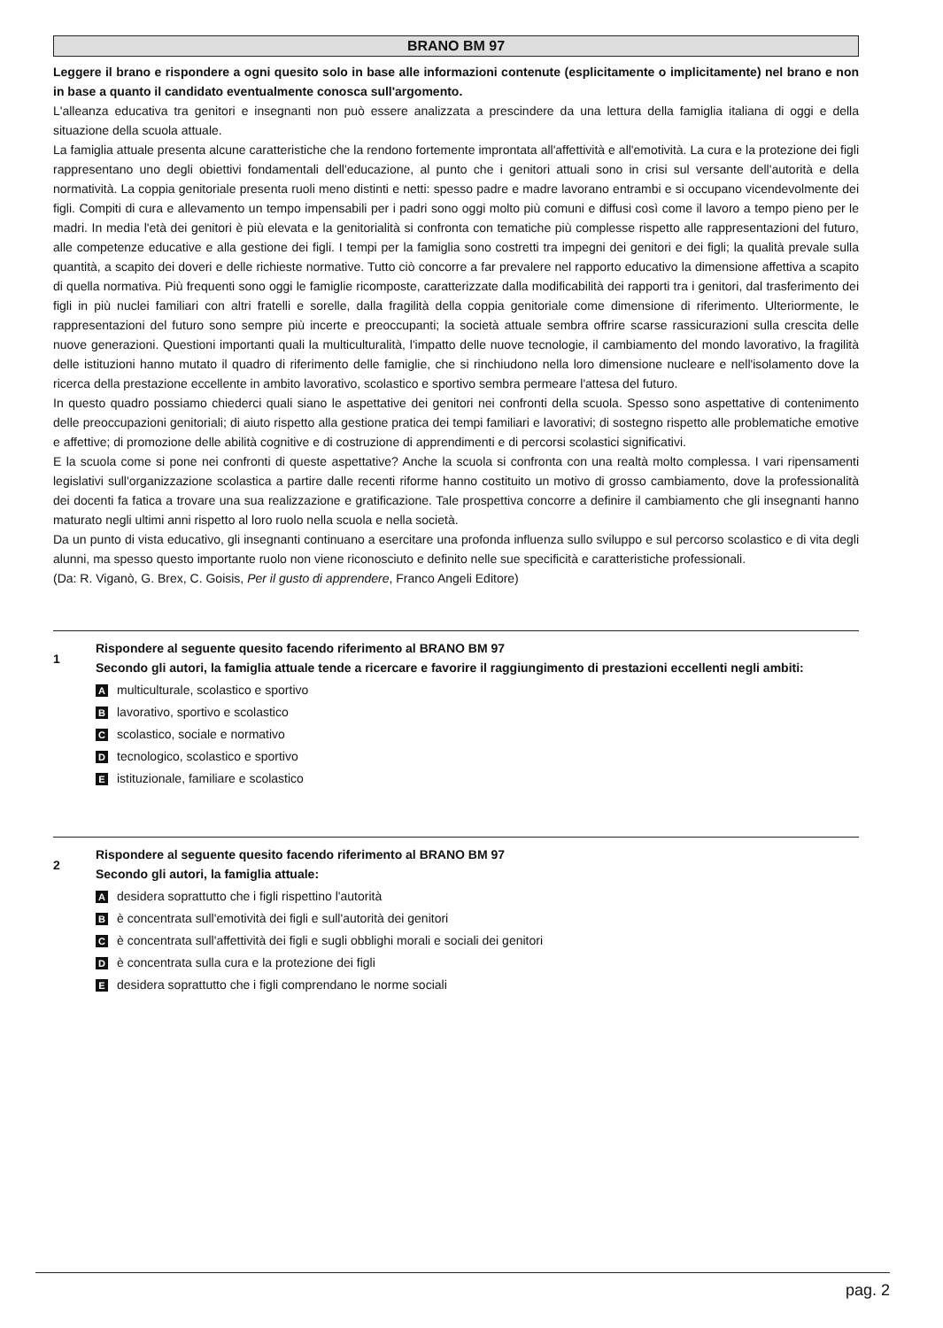BRANO BM 97
Leggere il brano e rispondere a ogni quesito solo in base alle informazioni contenute (esplicitamente o implicitamente) nel brano e non in base a quanto il candidato eventualmente conosca sull'argomento.
L'alleanza educativa tra genitori e insegnanti non può essere analizzata a prescindere da una lettura della famiglia italiana di oggi e della situazione della scuola attuale.
La famiglia attuale presenta alcune caratteristiche che la rendono fortemente improntata all'affettività e all'emotività. La cura e la protezione dei figli rappresentano uno degli obiettivi fondamentali dell'educazione, al punto che i genitori attuali sono in crisi sul versante dell'autorità e della normatività. La coppia genitoriale presenta ruoli meno distinti e netti: spesso padre e madre lavorano entrambi e si occupano vicendevolmente dei figli. Compiti di cura e allevamento un tempo impensabili per i padri sono oggi molto più comuni e diffusi così come il lavoro a tempo pieno per le madri. In media l'età dei genitori è più elevata e la genitorialità si confronta con tematiche più complesse rispetto alle rappresentazioni del futuro, alle competenze educative e alla gestione dei figli. I tempi per la famiglia sono costretti tra impegni dei genitori e dei figli; la qualità prevale sulla quantità, a scapito dei doveri e delle richieste normative. Tutto ciò concorre a far prevalere nel rapporto educativo la dimensione affettiva a scapito di quella normativa. Più frequenti sono oggi le famiglie ricomposte, caratterizzate dalla modificabilità dei rapporti tra i genitori, dal trasferimento dei figli in più nuclei familiari con altri fratelli e sorelle, dalla fragilità della coppia genitoriale come dimensione di riferimento. Ulteriormente, le rappresentazioni del futuro sono sempre più incerte e preoccupanti; la società attuale sembra offrire scarse rassicurazioni sulla crescita delle nuove generazioni. Questioni importanti quali la multiculturalità, l'impatto delle nuove tecnologie, il cambiamento del mondo lavorativo, la fragilità delle istituzioni hanno mutato il quadro di riferimento delle famiglie, che si rinchiudono nella loro dimensione nucleare e nell'isolamento dove la ricerca della prestazione eccellente in ambito lavorativo, scolastico e sportivo sembra permeare l'attesa del futuro.
In questo quadro possiamo chiederci quali siano le aspettative dei genitori nei confronti della scuola. Spesso sono aspettative di contenimento delle preoccupazioni genitoriali; di aiuto rispetto alla gestione pratica dei tempi familiari e lavorativi; di sostegno rispetto alle problematiche emotive e affettive; di promozione delle abilità cognitive e di costruzione di apprendimenti e di percorsi scolastici significativi.
E la scuola come si pone nei confronti di queste aspettative? Anche la scuola si confronta con una realtà molto complessa. I vari ripensamenti legislativi sull'organizzazione scolastica a partire dalle recenti riforme hanno costituito un motivo di grosso cambiamento, dove la professionalità dei docenti fa fatica a trovare una sua realizzazione e gratificazione. Tale prospettiva concorre a definire il cambiamento che gli insegnanti hanno maturato negli ultimi anni rispetto al loro ruolo nella scuola e nella società.
Da un punto di vista educativo, gli insegnanti continuano a esercitare una profonda influenza sullo sviluppo e sul percorso scolastico e di vita degli alunni, ma spesso questo importante ruolo non viene riconosciuto e definito nelle sue specificità e caratteristiche professionali.
(Da: R. Viganò, G. Brex, C. Goisis, Per il gusto di apprendere, Franco Angeli Editore)
1
Rispondere al seguente quesito facendo riferimento al BRANO BM 97
Secondo gli autori, la famiglia attuale tende a ricercare e favorire il raggiungimento di prestazioni eccellenti negli ambiti:
Amulticulturale, scolastico e sportivo
Blavorativo, sportivo e scolastico
Cscolastico, sociale e normativo
Dtecnologico, scolastico e sportivo
Eistituzionale, familiare e scolastico
2
Rispondere al seguente quesito facendo riferimento al BRANO BM 97
Secondo gli autori, la famiglia attuale:
Adesidera soprattutto che i figli rispettino l'autorità
Bè concentrata sull'emotività dei figli e sull'autorità dei genitori
Cè concentrata sull'affettività dei figli e sugli obblighi morali e sociali dei genitori
Dè concentrata sulla cura e la protezione dei figli
Edesidera soprattutto che i figli comprendano le norme sociali
pag. 2